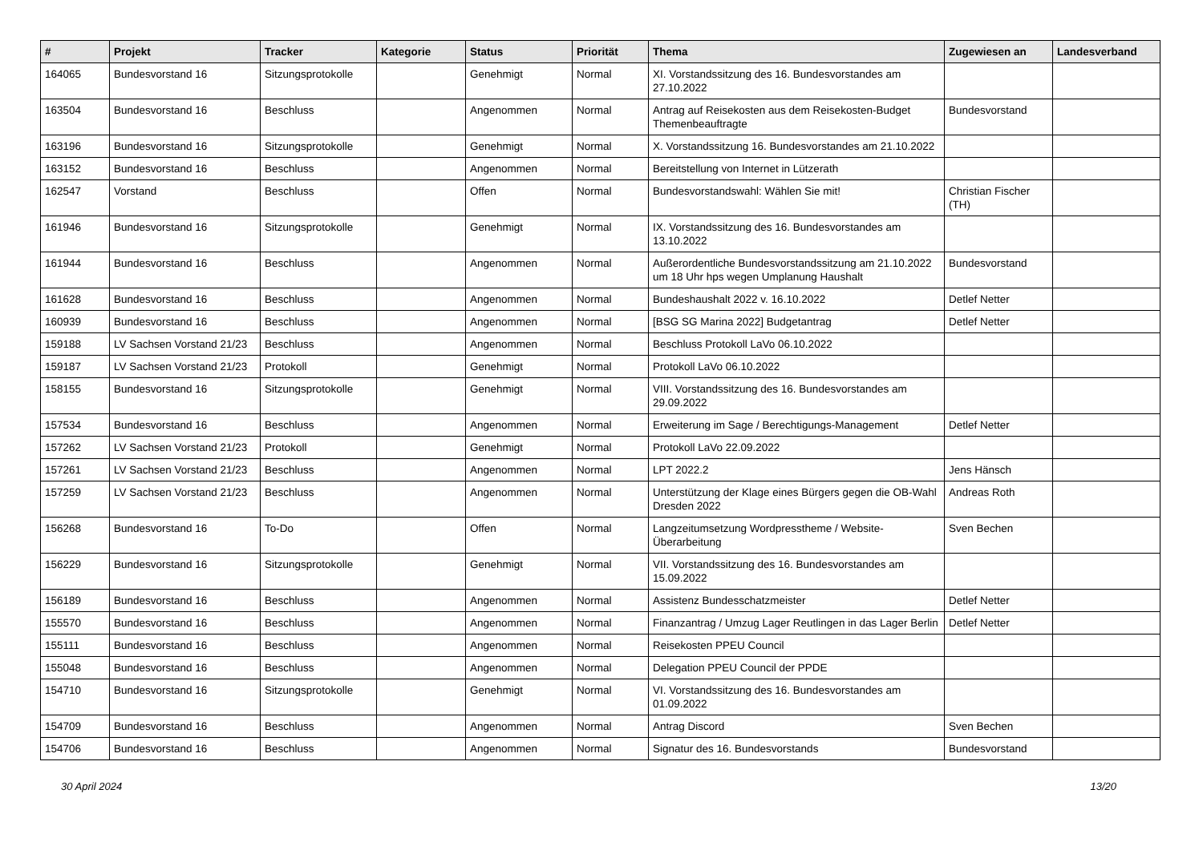| # | Projekt | Tracker | Kategorie | Status | Priorität | Thema | Zugewiesen an | Landesverband |
| --- | --- | --- | --- | --- | --- | --- | --- | --- |
| 164065 | Bundesvorstand 16 | Sitzungsprotokolle | | Genehmigt | Normal | XI. Vorstandssitzung des 16. Bundesvorstandes am 27.10.2022 | | |
| 163504 | Bundesvorstand 16 | Beschluss | | Angenommen | Normal | Antrag auf Reisekosten aus dem Reisekosten-Budget Themenbeauftragte | Bundesvorstand | |
| 163196 | Bundesvorstand 16 | Sitzungsprotokolle | | Genehmigt | Normal | X. Vorstandssitzung 16. Bundesvorstandes am 21.10.2022 | | |
| 163152 | Bundesvorstand 16 | Beschluss | | Angenommen | Normal | Bereitstellung von Internet in Lützerath | | |
| 162547 | Vorstand | Beschluss | | Offen | Normal | Bundesvorstandswahl: Wählen Sie mit! | Christian Fischer (TH) | |
| 161946 | Bundesvorstand 16 | Sitzungsprotokolle | | Genehmigt | Normal | IX. Vorstandssitzung des 16. Bundesvorstandes am 13.10.2022 | | |
| 161944 | Bundesvorstand 16 | Beschluss | | Angenommen | Normal | Außerordentliche Bundesvorstandssitzung am 21.10.2022 um 18 Uhr hps wegen Umplanung Haushalt | Bundesvorstand | |
| 161628 | Bundesvorstand 16 | Beschluss | | Angenommen | Normal | Bundeshaushalt 2022 v. 16.10.2022 | Detlef Netter | |
| 160939 | Bundesvorstand 16 | Beschluss | | Angenommen | Normal | [BSG SG Marina 2022] Budgetantrag | Detlef Netter | |
| 159188 | LV Sachsen Vorstand 21/23 | Beschluss | | Angenommen | Normal | Beschluss Protokoll LaVo 06.10.2022 | | |
| 159187 | LV Sachsen Vorstand 21/23 | Protokoll | | Genehmigt | Normal | Protokoll LaVo 06.10.2022 | | |
| 158155 | Bundesvorstand 16 | Sitzungsprotokolle | | Genehmigt | Normal | VIII. Vorstandssitzung des 16. Bundesvorstandes am 29.09.2022 | | |
| 157534 | Bundesvorstand 16 | Beschluss | | Angenommen | Normal | Erweiterung im Sage / Berechtigungs-Management | Detlef Netter | |
| 157262 | LV Sachsen Vorstand 21/23 | Protokoll | | Genehmigt | Normal | Protokoll LaVo 22.09.2022 | | |
| 157261 | LV Sachsen Vorstand 21/23 | Beschluss | | Angenommen | Normal | LPT 2022.2 | Jens Hänsch | |
| 157259 | LV Sachsen Vorstand 21/23 | Beschluss | | Angenommen | Normal | Unterstützung der Klage eines Bürgers gegen die OB-Wahl Dresden 2022 | Andreas Roth | |
| 156268 | Bundesvorstand 16 | To-Do | | Offen | Normal | Langzeitumsetzung Wordpresstheme / Website-Überarbeitung | Sven Bechen | |
| 156229 | Bundesvorstand 16 | Sitzungsprotokolle | | Genehmigt | Normal | VII. Vorstandssitzung des 16. Bundesvorstandes am 15.09.2022 | | |
| 156189 | Bundesvorstand 16 | Beschluss | | Angenommen | Normal | Assistenz Bundesschatzmeister | Detlef Netter | |
| 155570 | Bundesvorstand 16 | Beschluss | | Angenommen | Normal | Finanzantrag / Umzug Lager Reutlingen in das Lager Berlin | Detlef Netter | |
| 155111 | Bundesvorstand 16 | Beschluss | | Angenommen | Normal | Reisekosten PPEU Council | | |
| 155048 | Bundesvorstand 16 | Beschluss | | Angenommen | Normal | Delegation PPEU Council der PPDE | | |
| 154710 | Bundesvorstand 16 | Sitzungsprotokolle | | Genehmigt | Normal | VI. Vorstandssitzung des 16. Bundesvorstandes am 01.09.2022 | | |
| 154709 | Bundesvorstand 16 | Beschluss | | Angenommen | Normal | Antrag Discord | Sven Bechen | |
| 154706 | Bundesvorstand 16 | Beschluss | | Angenommen | Normal | Signatur des 16. Bundesvorstands | Bundesvorstand | |
30 April 2024 13/20